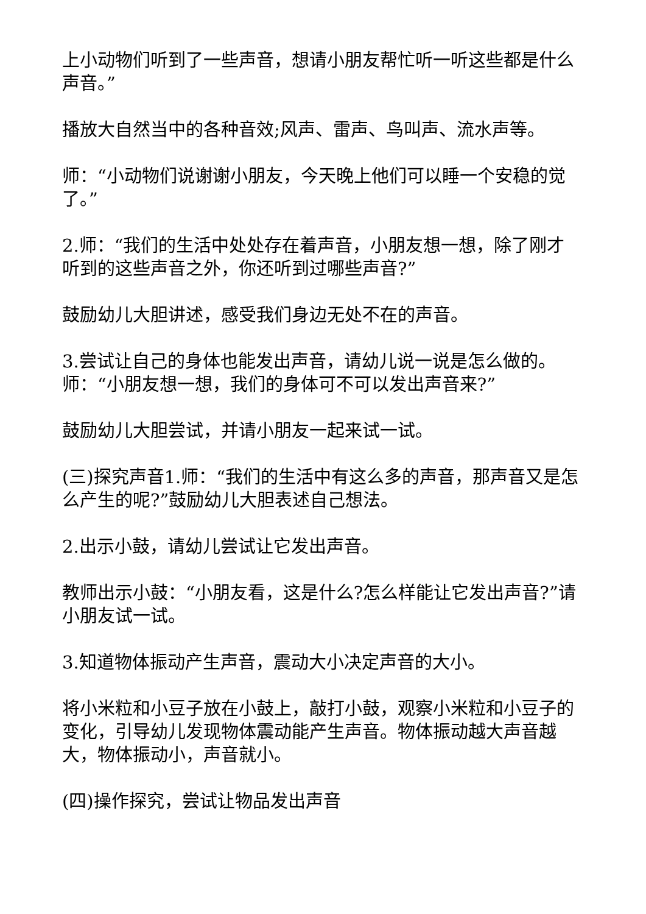上小动物们听到了一些声音，想请小朋友帮忙听一听这些都是什么声音。”
播放大自然当中的各种音效;风声、雷声、鸟叫声、流水声等。
师：“小动物们说谢谢小朋友，今天晚上他们可以睡一个安稳的觉了。”
2.师：“我们的生活中处处存在着声音，小朋友想一想，除了刚才听到的这些声音之外，你还听到过哪些声音?”
鼓励幼儿大胆讲述，感受我们身边无处不在的声音。
3.尝试让自己的身体也能发出声音，请幼儿说一说是怎么做的。师：“小朋友想一想，我们的身体可不可以发出声音来?”
鼓励幼儿大胆尝试，并请小朋友一起来试一试。
(三)探究声音1.师：“我们的生活中有这么多的声音，那声音又是怎么产生的呢?”鼓励幼儿大胆表述自己想法。
2.出示小鼓，请幼儿尝试让它发出声音。
教师出示小鼓：“小朋友看，这是什么?怎么样能让它发出声音?”请小朋友试一试。
3.知道物体振动产生声音，震动大小决定声音的大小。
将小米粒和小豆子放在小鼓上，敲打小鼓，观察小米粒和小豆子的变化，引导幼儿发现物体震动能产生声音。物体振动越大声音越大，物体振动小，声音就小。
(四)操作探究，尝试让物品发出声音